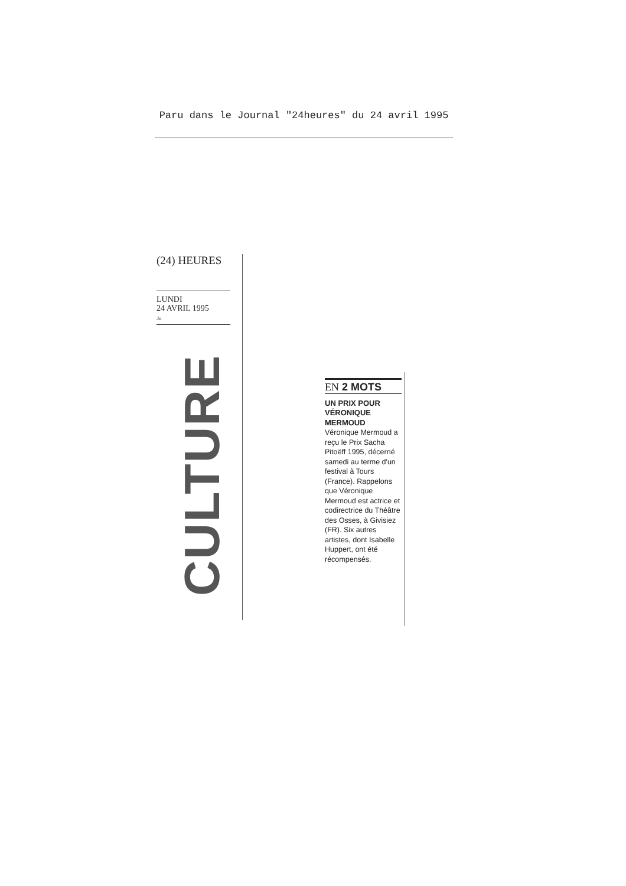Paru dans le Journal "24heures" du 24 avril 1995
(24) HEURES
LUNDI
24 AVRIL 1995
Jo
CULTURE
EN 2 MOTS
UN PRIX POUR VÉRONIQUE MERMOUD
Véronique Mermoud a reçu le Prix Sacha Pitoëff 1995, décerné samedi au terme d'un festival à Tours (France). Rappelons que Véronique Mermoud est actrice et codirectrice du Théâtre des Osses, à Givisiez (FR). Six autres artistes, dont Isabelle Huppert, ont été récompensés.